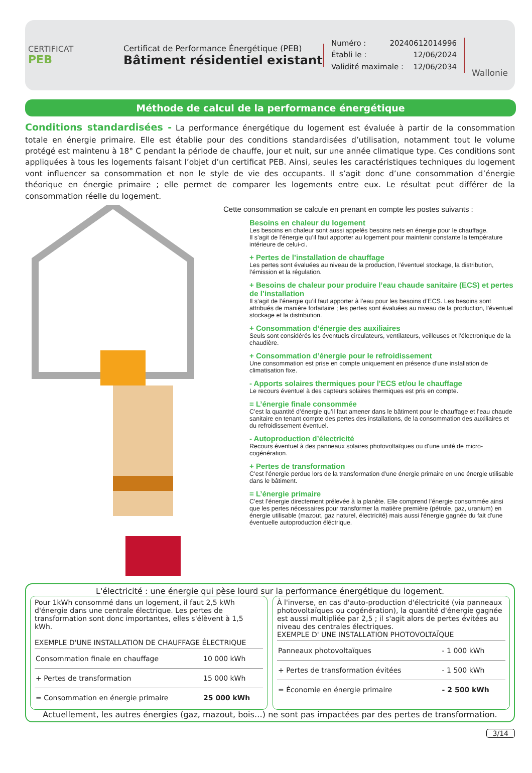CERTIFICAT
PEB
Certificat de Performance Énergétique (PEB)
Bâtiment résidentiel existant
Numéro : 20240612014996
Établi le : 12/06/2024
Validité maximale : 12/06/2034
Wallonie
Méthode de calcul de la performance énergétique
Conditions standardisées - La performance énergétique du logement est évaluée à partir de la consommation totale en énergie primaire. Elle est établie pour des conditions standardisées d’utilisation, notamment tout le volume protégé est maintenu à 18° C pendant la période de chauffe, jour et nuit, sur une année climatique type. Ces conditions sont appliquées à tous les logements faisant l’objet d’un certificat PEB. Ainsi, seules les caractéristiques techniques du logement vont influencer sa consommation et non le style de vie des occupants. Il s’agit donc d’une consommation d’énergie théorique en énergie primaire ; elle permet de comparer les logements entre eux. Le résultat peut différer de la consommation réelle du logement.
Cette consommation se calcule en prenant en compte les postes suivants :
Besoins en chaleur du logement
Les besoins en chaleur sont aussi appelés besoins nets en énergie pour le chauffage.
Il s’agit de l’énergie qu’il faut apporter au logement pour maintenir constante la température intérieure de celui-ci.
+ Pertes de l’installation de chauffage
Les pertes sont évaluées au niveau de la production, l’éventuel stockage, la distribution, l’émission et la régulation.
+ Besoins de chaleur pour produire l’eau chaude sanitaire (ECS) et pertes de l’installation
Il s’agit de l’énergie qu’il faut apporter à l’eau pour les besoins d’ECS. Les besoins sont attribués de manière forfaitaire ; les pertes sont évaluées au niveau de la production, l’éventuel stockage et la distribution.
+ Consommation d’énergie des auxiliaires
Seuls sont considérés les éventuels circulateurs, ventilateurs, veilleuses et l’électronique de la chaudière.
+ Consommation d’énergie pour le refroidissement
Une consommation est prise en compte uniquement en présence d’une installation de climatisation fixe.
- Apports solaires thermiques pour l'ECS et/ou le chauffage
Le recours éventuel à des capteurs solaires thermiques est pris en compte.
= L’énergie finale consommée
C’est la quantité d’énergie qu’il faut amener dans le bâtiment pour le chauffage et l’eau chaude sanitaire en tenant compte des pertes des installations, de la consommation des auxiliaires et du refroidissement éventuel.
- Autoproduction d’électricité
Recours éventuel à des panneaux solaires photovoltaïques ou d'une unité de micro-cogénération.
+ Pertes de transformation
C’est l’énergie perdue lors de la transformation d’une énergie primaire en une énergie utilisable dans le bâtiment.
= L’énergie primaire
C’est l’énergie directement prélevée à la planète. Elle comprend l’énergie consommée ainsi que les pertes nécessaires pour transformer la matière première (pétrole, gaz, uranium) en énergie utilisable (mazout, gaz naturel, électricité) mais aussi l'énergie gagnée du fait d'une éventuelle autoproduction éléctrique.
L'électricité : une énergie qui pèse lourd sur la performance énergétique du logement.
Pour 1kWh consommé dans un logement, il faut 2,5 kWh d'énergie dans une centrale électrique. Les pertes de transformation sont donc importantes, elles s'élèvent à 1,5 kWh.
EXEMPLE D'UNE INSTALLATION DE CHAUFFAGE ÉLECTRIQUE
| Consommation finale en chauffage | 10 000 kWh |
| + Pertes de transformation | 15 000 kWh |
| = Consommation en énergie primaire | 25 000 kWh |
À l'inverse, en cas d'auto-production d'électricité (via panneaux photovoltaïques ou cogénération), la quantité d'énergie gagnée est aussi multipliée par 2,5 ; il s'agit alors de pertes évitées au niveau des centrales électriques.
EXEMPLE D' UNE INSTALLATION PHOTOVOLTAÏQUE
| Panneaux photovoltaïques | - 1 000 kWh |
| + Pertes de transformation évitées | - 1 500 kWh |
| = Économie en énergie primaire | - 2 500 kWh |
Actuellement, les autres énergies (gaz, mazout, bois…) ne sont pas impactées par des pertes de transformation.
3/14